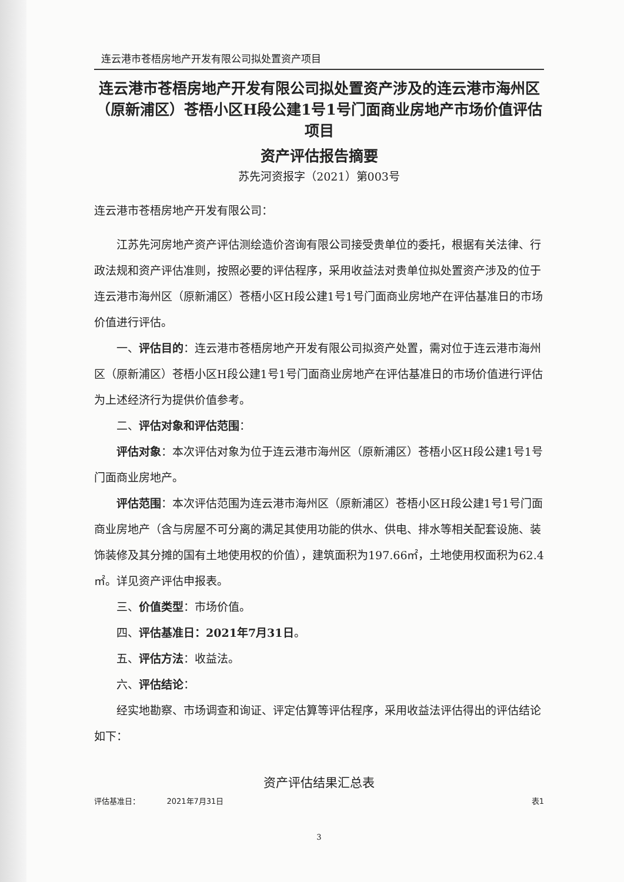连云港市苍梧房地产开发有限公司拟处置资产项目
连云港市苍梧房地产开发有限公司拟处置资产涉及的连云港市海州区（原新浦区）苍梧小区H段公建1号1号门面商业房地产市场价值评估项目
资产评估报告摘要
苏先河资报字（2021）第003号
连云港市苍梧房地产开发有限公司：
江苏先河房地产资产评估测绘造价咨询有限公司接受贵单位的委托，根据有关法律、行政法规和资产评估准则，按照必要的评估程序，采用收益法对贵单位拟处置资产涉及的位于连云港市海州区（原新浦区）苍梧小区H段公建1号1号门面商业房地产在评估基准日的市场价值进行评估。
一、评估目的：连云港市苍梧房地产开发有限公司拟资产处置，需对位于连云港市海州区（原新浦区）苍梧小区H段公建1号1号门面商业房地产在评估基准日的市场价值进行评估为上述经济行为提供价值参考。
二、评估对象和评估范围：
评估对象：本次评估对象为位于连云港市海州区（原新浦区）苍梧小区H段公建1号1号门面商业房地产。
评估范围：本次评估范围为连云港市海州区（原新浦区）苍梧小区H段公建1号1号门面商业房地产（含与房屋不可分离的满足其使用功能的供水、供电、排水等相关配套设施、装饰装修及其分摊的国有土地使用权的价值），建筑面积为197.66㎡，土地使用权面积为62.4㎡。详见资产评估申报表。
三、价值类型：市场价值。
四、评估基准日：2021年7月31日。
五、评估方法：收益法。
六、评估结论：
经实地勘察、市场调查和询证、评定估算等评估程序，采用收益法评估得出的评估结论如下：
资产评估结果汇总表
评估基准日： 2021年7月31日 表1
3